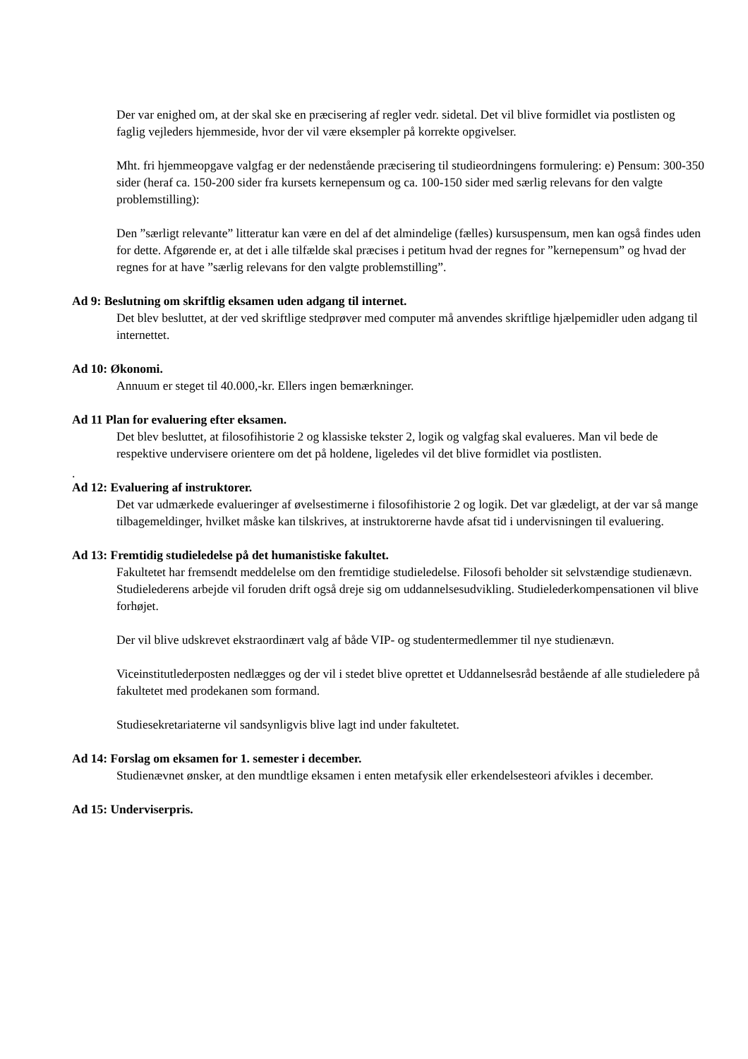Der var enighed om, at der skal ske en præcisering af regler vedr. sidetal. Det vil blive formidlet via postlisten og faglig vejleders hjemmeside, hvor der vil være eksempler på korrekte opgivelser.
Mht. fri hjemmeopgave valgfag er der nedenstående præcisering til studieordningens formulering: e) Pensum: 300-350 sider (heraf ca. 150-200 sider fra kursets kernepensum og ca. 100-150 sider med særlig relevans for den valgte problemstilling):
Den ”særligt relevante” litteratur kan være en del af det almindelige (fælles) kursuspensum, men kan også findes uden for dette. Afgørende er, at det i alle tilfælde skal præcises i petitum hvad der regnes for ”kernepensum” og hvad der regnes for at have ”særlig relevans for den valgte problemstilling”.
Ad 9: Beslutning om skriftlig eksamen uden adgang til internet.
Det blev besluttet, at der ved skriftlige stedprøver med computer må anvendes skriftlige hjælpemidler uden adgang til internettet.
Ad 10: Økonomi.
Annuum er steget til 40.000,-kr. Ellers ingen bemærkninger.
Ad 11 Plan for evaluering efter eksamen.
Det blev besluttet, at filosofihistorie 2 og klassiske tekster 2, logik og valgfag skal evalueres. Man vil bede de respektive undervisere orientere om det på holdene, ligeledes vil det blive formidlet via postlisten.
.
Ad 12: Evaluering af instruktorer.
Det var udmærkede evalueringer af øvelsestimerne i filosofihistorie 2 og logik. Det var glædeligt, at der var så mange tilbagemeldinger, hvilket måske kan tilskrives, at instruktorerne havde afsat tid i undervisningen til evaluering.
Ad 13: Fremtidig studieledelse på det humanistiske fakultet.
Fakultetet har fremsendt meddelelse om den fremtidige studieledelse. Filosofi beholder sit selvstændige studienævn. Studielederens arbejde vil foruden drift også dreje sig om uddannelsesudvikling. Studielederkompensationen vil blive forhøjet.
Der vil blive udskrevet ekstraordinært valg af både VIP- og studentermedlemmer til nye studienævn.
Viceinstitutlederposten nedlægges og der vil i stedet blive oprettet et Uddannelsesråd bestående af alle studieledere på fakultetet med prodekanen som formand.
Studiesekretariaterne vil sandsynligvis blive lagt ind under fakultetet.
Ad 14: Forslag om eksamen for 1. semester i december.
Studienævnet ønsker, at den mundtlige eksamen i enten metafysik eller erkendelsesteori afvikles i december.
Ad 15: Underviserpris.